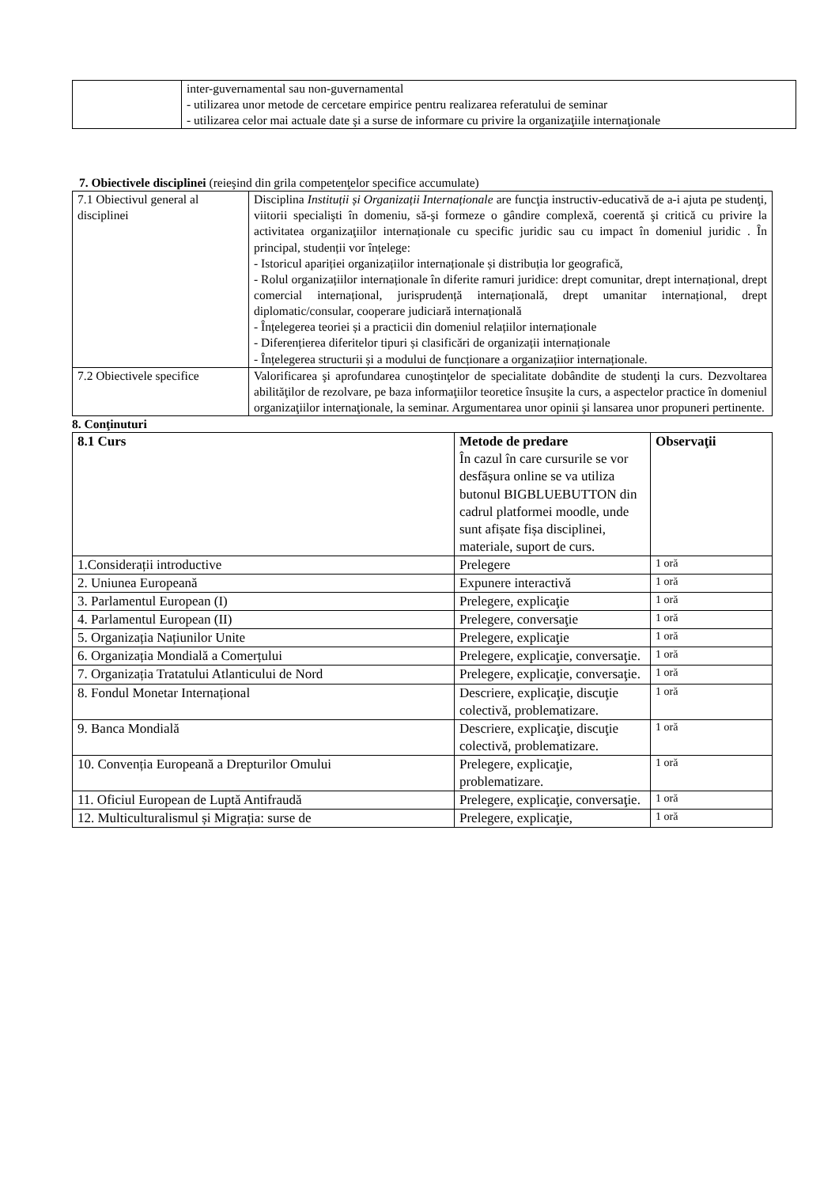| | inter-guvernamental sau non-guvernamental - utilizarea unor metode de cercetare empirice pentru realizarea referatului de seminar - utilizarea celor mai actuale date şi a surse de informare cu privire la organizaţiile internaţionale |
7. Obiectivele disciplinei (reieşind din grila competenţelor specifice accumulate)
| 7.1 Obiectivul general al disciplinei | Disciplina Instituții și Organizații Internaționale are funcţia instructiv-educativă de a-i ajuta pe studenţi, viitorii specialişti în domeniu, să-şi formeze o gândire complexă, coerentă şi critică cu privire la activitatea organizaţiilor internaționale cu specific juridic sau cu impact în domeniul juridic . În principal, studenții vor înțelege: - Istoricul apariției organizațiilor internaționale și distribuția lor geografică, - Rolul organizațiilor internaționale în diferite ramuri juridice: drept comunitar, drept internațional, drept comercial internațional, jurisprudență internațională, drept umanitar internațional, drept diplomatic/consular, cooperare judiciară internațională - Înțelegerea teoriei și a practicii din domeniul relațiilor internaționale - Diferențierea diferitelor tipuri și clasificări de organizații internaționale - Înțelegerea structurii și a modului de funcționare a organizațiior internaționale. |
| 7.2 Obiectivele specifice | Valorificarea şi aprofundarea cunoştinţelor de specialitate dobândite de studenţi la curs. Dezvoltarea abilităţilor de rezolvare, pe baza informaţiilor teoretice însuşite la curs, a aspectelor practice în domeniul organizaţiilor internaţionale, la seminar. Argumentarea unor opinii şi lansarea unor propuneri pertinente. |
8. Conţinuturi
| 8.1 Curs | Metode de predare În cazul în care cursurile se vor desfășura online se va utiliza butonul BIGBLUEBUTTON din cadrul platformei moodle, unde sunt afișate fișa disciplinei, materiale, suport de curs. | Observaţii |
| 1.Considerații introductive | Prelegere | 1 oră |
| 2. Uniunea Europeană | Expunere interactivă | 1 oră |
| 3. Parlamentul European (I) | Prelegere, explicaţie | 1 oră |
| 4. Parlamentul European (II) | Prelegere, conversaţie | 1 oră |
| 5. Organizația Națiunilor Unite | Prelegere, explicaţie | 1 oră |
| 6. Organizația Mondială a Comerțului | Prelegere, explicaţie, conversaţie. | 1 oră |
| 7. Organizația Tratatului Atlanticului de Nord | Prelegere, explicaţie, conversaţie. | 1 oră |
| 8. Fondul Monetar Internațional | Descriere, explicaţie, discuţie colectivă, problematizare. | 1 oră |
| 9. Banca Mondială | Descriere, explicaţie, discuţie colectivă, problematizare. | 1 oră |
| 10. Convenția Europeană a Drepturilor Omului | Prelegere, explicaţie, problematizare. | 1 oră |
| 11. Oficiul European de Luptă Antifraudă | Prelegere, explicaţie, conversaţie. | 1 oră |
| 12. Multiculturalismul și Migrația: surse de | Prelegere, explicaţie, | 1 oră |